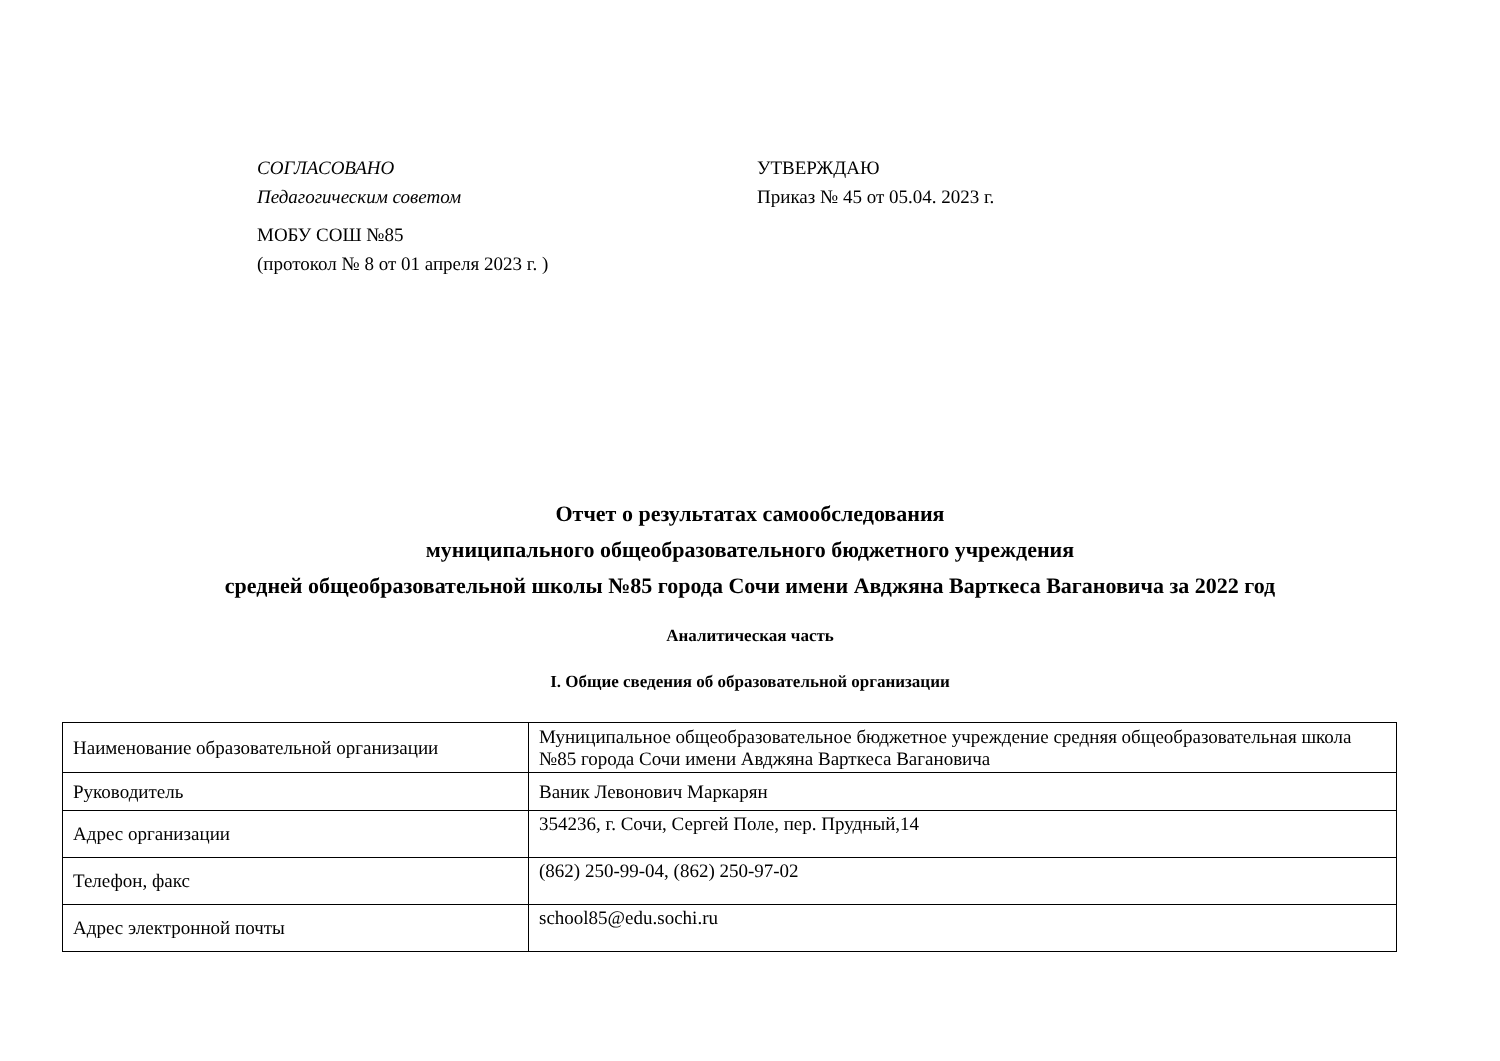СОГЛАСОВАНО
Педагогическим советом
МОБУ СОШ №85
(протокол № 8 от 01 апреля 2023 г. )
УТВЕРЖДАЮ
Приказ № 45 от 05.04. 2023 г.
Отчет о результатах самообследования
муниципального общеобразовательного бюджетного учреждения
средней общеобразовательной школы №85 города Сочи имени Авджяна Варткеса Вагановича за 2022 год
Аналитическая часть
I. Общие сведения об образовательной организации
| Наименование образовательной организации | Муниципальное общеобразовательное бюджетное учреждение средняя общеобразовательная школа №85 города Сочи имени Авджяна Варткеса Вагановича |
| Руководитель | Ваник Левонович Маркарян |
| Адрес организации | 354236, г. Сочи, Сергей Поле, пер. Прудный,14 |
| Телефон, факс | (862) 250-99-04, (862) 250-97-02 |
| Адрес электронной почты | school85@edu.sochi.ru |